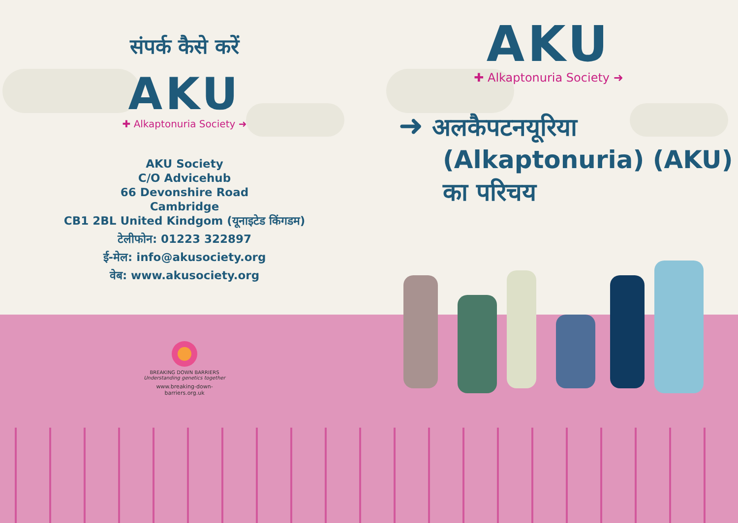संपर्क कैसे करें
AKU
✚ Alkaptonuria Society ➜
AKU Society
C/O Advicehub
66 Devonshire Road
Cambridge
CB1 2BL United Kindgom (यूनाइटेड किंगडम)
टेलीफोन: 01223 322897
ई-मेल: info@akusociety.org
वेब: www.akusociety.org
BREAKING DOWN BARRIERS
Understanding genetics together
www.breaking-down-barriers.org.uk
AKU
✚ Alkaptonuria Society ➜
➜ अलकैपटनयूरिया
(Alkaptonuria) (AKU)
का परिचय